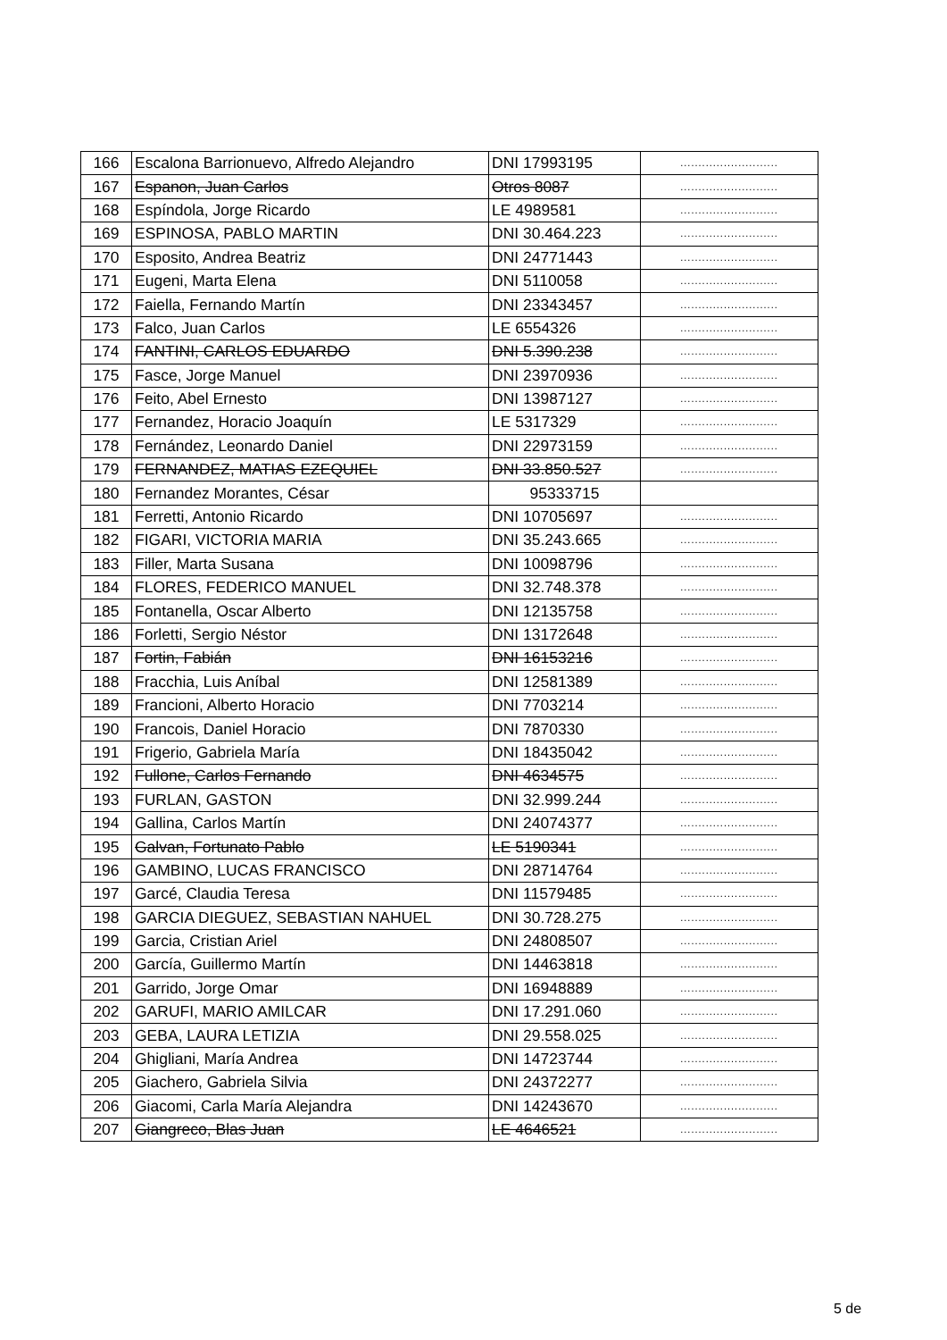| 166 | Escalona Barrionuevo, Alfredo Alejandro | DNI 17993195 | ........................... |
| 167 | Espanon, Juan Carlos | Otros 8087 | ........................... |
| 168 | Espíndola, Jorge Ricardo | LE 4989581 | ........................... |
| 169 | ESPINOSA, PABLO MARTIN | DNI 30.464.223 | ........................... |
| 170 | Esposito, Andrea Beatriz | DNI 24771443 | ........................... |
| 171 | Eugeni, Marta Elena | DNI 5110058 | ........................... |
| 172 | Faiella, Fernando Martín | DNI 23343457 | ........................... |
| 173 | Falco, Juan Carlos | LE 6554326 | ........................... |
| 174 | FANTINI, CARLOS EDUARDO | DNI 5.390.238 | ........................... |
| 175 | Fasce, Jorge Manuel | DNI 23970936 | ........................... |
| 176 | Feito, Abel Ernesto | DNI 13987127 | ........................... |
| 177 | Fernandez, Horacio Joaquín | LE 5317329 | ........................... |
| 178 | Fernández, Leonardo Daniel | DNI 22973159 | ........................... |
| 179 | FERNANDEZ, MATIAS EZEQUIEL | DNI 33.850.527 | ........................... |
| 180 | Fernandez Morantes, César | 95333715 | |
| 181 | Ferretti, Antonio Ricardo | DNI 10705697 | ........................... |
| 182 | FIGARI, VICTORIA MARIA | DNI 35.243.665 | ........................... |
| 183 | Filler, Marta Susana | DNI 10098796 | ........................... |
| 184 | FLORES, FEDERICO MANUEL | DNI 32.748.378 | ........................... |
| 185 | Fontanella, Oscar Alberto | DNI 12135758 | ........................... |
| 186 | Forletti, Sergio Néstor | DNI 13172648 | ........................... |
| 187 | Fortin, Fabián | DNI 16153216 | ........................... |
| 188 | Fracchia, Luis Aníbal | DNI 12581389 | ........................... |
| 189 | Francioni, Alberto Horacio | DNI 7703214 | ........................... |
| 190 | Francois, Daniel Horacio | DNI 7870330 | ........................... |
| 191 | Frigerio, Gabriela María | DNI 18435042 | ........................... |
| 192 | Fullone, Carlos Fernando | DNI 4634575 | ........................... |
| 193 | FURLAN, GASTON | DNI 32.999.244 | ........................... |
| 194 | Gallina, Carlos Martín | DNI 24074377 | ........................... |
| 195 | Galvan, Fortunato Pablo | LE 5190341 | ........................... |
| 196 | GAMBINO, LUCAS FRANCISCO | DNI 28714764 | ........................... |
| 197 | Garcé, Claudia Teresa | DNI 11579485 | ........................... |
| 198 | GARCIA DIEGUEZ, SEBASTIAN NAHUEL | DNI 30.728.275 | ........................... |
| 199 | Garcia, Cristian Ariel | DNI 24808507 | ........................... |
| 200 | García, Guillermo Martín | DNI 14463818 | ........................... |
| 201 | Garrido, Jorge Omar | DNI 16948889 | ........................... |
| 202 | GARUFI, MARIO AMILCAR | DNI 17.291.060 | ........................... |
| 203 | GEBA, LAURA LETIZIA | DNI 29.558.025 | ........................... |
| 204 | Ghigliani, María Andrea | DNI 14723744 | ........................... |
| 205 | Giachero, Gabriela Silvia | DNI 24372277 | ........................... |
| 206 | Giacomi, Carla María Alejandra | DNI 14243670 | ........................... |
| 207 | Giangreco, Blas Juan | LE 4646521 | ........................... |
5 de